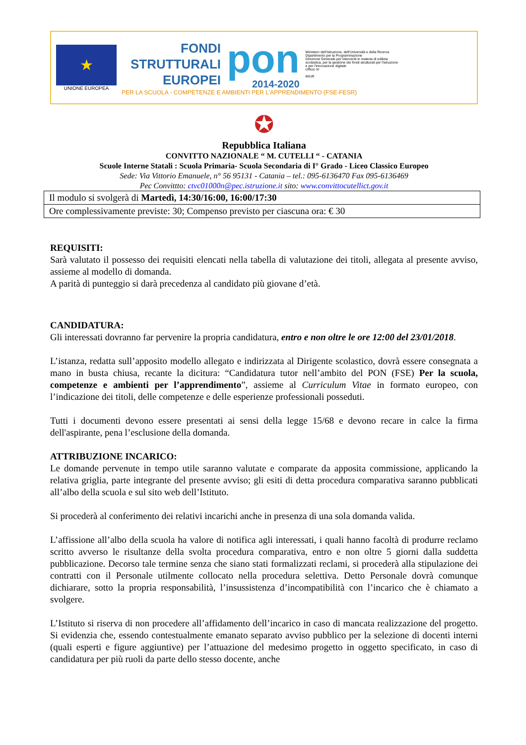★
UNIONE EUROPEA
FONDI
STRUTTURALI
EUROPEI
pon
2014-2020
Ministero dell'Istruzione, dell'Università e della Ricerca
Dipartimento per la Programmazione
Direzione Generale per interventi in materia di edilizia scolastica, per la gestione dei fondi strutturali per l'istruzione e per l'innovazione digitale
Ufficio IV
MIUR
PER LA SCUOLA - COMPETENZE E AMBIENTI PER L'APPRENDIMENTO (FSE-FESR)
✪
Repubblica Italiana
CONVITTO NAZIONALE “ M. CUTELLI “ - CATANIA
Scuole Interne Statali : Scuola Primaria- Scuola Secondaria di I° Grado - Liceo Classico Europeo
Sede: Via Vittorio Emanuele, n° 56 95131 - Catania – tel.: 095-6136470 Fax 095-6136469
Pec Convittto: ctvc01000n@pec.istruzione.it sito: www.convittocutellict.gov.it
| Il modulo si svolgerà di Martedì, 14:30/16:00, 16:00/17:30 |
| Ore complessivamente previste: 30; Compenso previsto per ciascuna ora: € 30 |
REQUISITI:
Sarà valutato il possesso dei requisiti elencati nella tabella di valutazione dei titoli, allegata al presente avviso, assieme al modello di domanda.
A parità di punteggio si darà precedenza al candidato più giovane d’età.
CANDIDATURA:
Gli interessati dovranno far pervenire la propria candidatura, entro e non oltre le ore 12:00 del 23/01/2018.
L’istanza, redatta sull’apposito modello allegato e indirizzata al Dirigente scolastico, dovrà essere consegnata a mano in busta chiusa, recante la dicitura: “Candidatura tutor nell’ambito del PON (FSE) Per la scuola, competenze e ambienti per l’apprendimento”, assieme al Curriculum Vitae in formato europeo, con l’indicazione dei titoli, delle competenze e delle esperienze professionali posseduti.
Tutti i documenti devono essere presentati ai sensi della legge 15/68 e devono recare in calce la firma dell'aspirante, pena l’esclusione della domanda.
ATTRIBUZIONE INCARICO:
Le domande pervenute in tempo utile saranno valutate e comparate da apposita commissione, applicando la relativa griglia, parte integrante del presente avviso; gli esiti di detta procedura comparativa saranno pubblicati all’albo della scuola e sul sito web dell’Istituto.
Si procederà al conferimento dei relativi incarichi anche in presenza di una sola domanda valida.
L’affissione all’albo della scuola ha valore di notifica agli interessati, i quali hanno facoltà di produrre reclamo scritto avverso le risultanze della svolta procedura comparativa, entro e non oltre 5 giorni dalla suddetta pubblicazione. Decorso tale termine senza che siano stati formalizzati reclami, si procederà alla stipulazione dei contratti con il Personale utilmente collocato nella procedura selettiva. Detto Personale dovrà comunque dichiarare, sotto la propria responsabilità, l’insussistenza d’incompatibilità con l’incarico che è chiamato a svolgere.
L’Istituto si riserva di non procedere all’affidamento dell’incarico in caso di mancata realizzazione del progetto. Si evidenzia che, essendo contestualmente emanato separato avviso pubblico per la selezione di docenti interni (quali esperti e figure aggiuntive) per l’attuazione del medesimo progetto in oggetto specificato, in caso di candidatura per più ruoli da parte dello stesso docente, anche